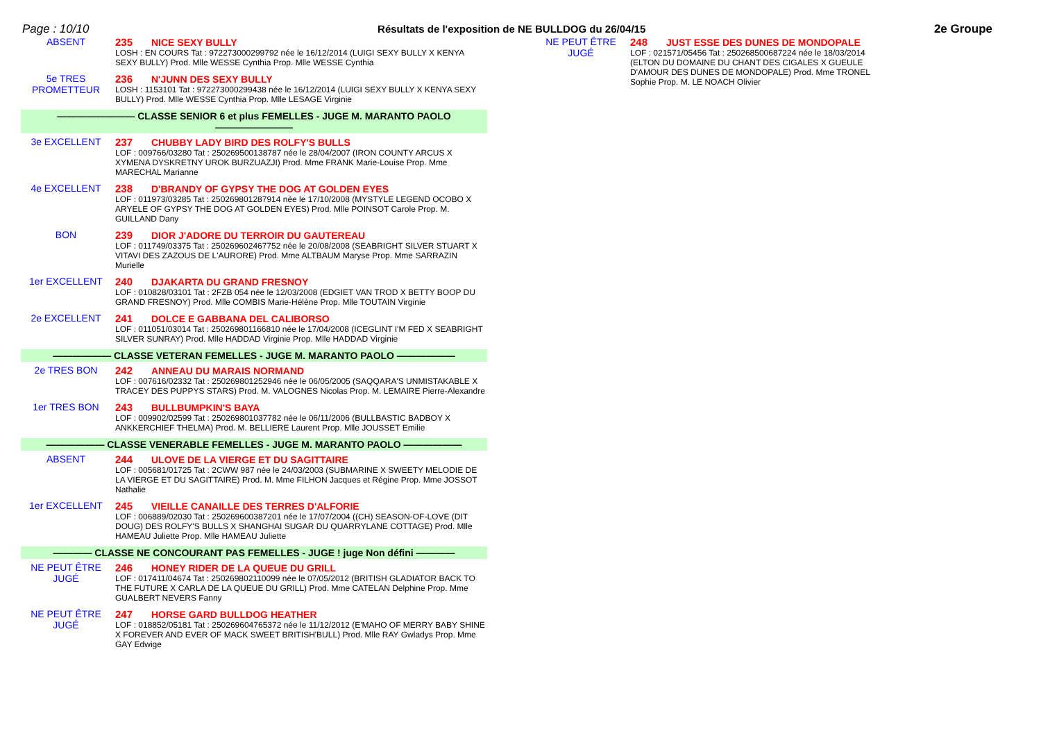Page : 10/10 Résultats de l'exposition de NE BULLDOG du 26/04/15 2e Groupe
ABSENT 235 NICE SEXY BULLY
LOSH : EN COURS Tat : 972273000299792 née le 16/12/2014 (LUIGI SEXY BULLY X KENYA SEXY BULLY) Prod. Mlle WESSE Cynthia Prop. Mlle WESSE Cynthia
5e TRES PROMETTEUR
236 N'JUNN DES SEXY BULLY
LOSH : 1153101 Tat : 972273000299438 née le 16/12/2014 (LUIGI SEXY BULLY X KENYA SEXY BULLY) Prod. Mlle WESSE Cynthia Prop. Mlle LESAGE Virginie
———————— CLASSE SENIOR 6 et plus FEMELLES - JUGE M. MARANTO PAOLO ————————
3e EXCELLENT 237 CHUBBY LADY BIRD DES ROLFY'S BULLS
LOF : 009766/03280 Tat : 250269500138787 née le 28/04/2007 (IRON COUNTY ARCUS X XYMENA DYSKRETNY UROK BURZUAZJI) Prod. Mme FRANK Marie-Louise Prop. Mme MARECHAL Marianne
4e EXCELLENT 238 D'BRANDY OF GYPSY THE DOG AT GOLDEN EYES
LOF : 011973/03285 Tat : 250269801287914 née le 17/10/2008 (MYSTYLE LEGEND OCOBO X ARYELE OF GYPSY THE DOG AT GOLDEN EYES) Prod. Mlle POINSOT Carole Prop. M. GUILLAND Dany
BON 239 DIOR J'ADORE DU TERROIR DU GAUTEREAU
LOF : 011749/03375 Tat : 250269602467752 née le 20/08/2008 (SEABRIGHT SILVER STUART X VITAVI DES ZAZOUS DE L'AURORE) Prod. Mme ALTBAUM Maryse Prop. Mme SARRAZIN Murielle
1er EXCELLENT 240 DJAKARTA DU GRAND FRESNOY
LOF : 010828/03101 Tat : 2FZB 054 née le 12/03/2008 (EDGIET VAN TROD X BETTY BOOP DU GRAND FRESNOY) Prod. Mlle COMBIS Marie-Hélène Prop. Mlle TOUTAIN Virginie
2e EXCELLENT 241 DOLCE E GABBANA DEL CALIBORSO
LOF : 011051/03014 Tat : 250269801166810 née le 17/04/2008 (ICEGLINT I'M FED X SEABRIGHT SILVER SUNRAY) Prod. Mlle HADDAD Virginie Prop. Mlle HADDAD Virginie
—————— CLASSE VETERAN FEMELLES - JUGE M. MARANTO PAOLO ——————
2e TRES BON 242 ANNEAU DU MARAIS NORMAND
LOF : 007616/02332 Tat : 250269801252946 née le 06/05/2005 (SAQQARA'S UNMISTAKABLE X TRACEY DES PUPPYS STARS) Prod. M. VALOGNES Nicolas Prop. M. LEMAIRE Pierre-Alexandre
1er TRES BON 243 BULLBUMPKIN'S BAYA
LOF : 009902/02599 Tat : 250269801037782 née le 06/11/2006 (BULLBASTIC BADBOY X ANKKERCHIEF THELMA) Prod. M. BELLIERE Laurent Prop. Mlle JOUSSET Emilie
—————— CLASSE VENERABLE FEMELLES - JUGE M. MARANTO PAOLO ——————
ABSENT 244 ULOVE DE LA VIERGE ET DU SAGITTAIRE
LOF : 005681/01725 Tat : 2CWW 987 née le 24/03/2003 (SUBMARINE X SWEETY MELODIE DE LA VIERGE ET DU SAGITTAIRE) Prod. M. Mme FILHON Jacques et Régine Prop. Mme JOSSOT Nathalie
1er EXCELLENT 245 VIEILLE CANAILLE DES TERRES D'ALFORIE
LOF : 006889/02030 Tat : 250269600387201 née le 17/07/2004 ((CH) SEASON-OF-LOVE (DIT DOUG) DES ROLFY'S BULLS X SHANGHAI SUGAR DU QUARRYLANE COTTAGE) Prod. Mlle HAMEAU Juliette Prop. Mlle HAMEAU Juliette
———— CLASSE NE CONCOURANT PAS FEMELLES - JUGE ! juge Non défini ————
NE PEUT ÊTRE JUGÉ
246 HONEY RIDER DE LA QUEUE DU GRILL
LOF : 017411/04674 Tat : 250269802110099 née le 07/05/2012 (BRITISH GLADIATOR BACK TO THE FUTURE X CARLA DE LA QUEUE DU GRILL) Prod. Mme CATELAN Delphine Prop. Mme GUALBERT NEVERS Fanny
NE PEUT ÊTRE JUGÉ
247 HORSE GARD BULLDOG HEATHER
LOF : 018852/05181 Tat : 250269604765372 née le 11/12/2012 (E'MAHO OF MERRY BABY SHINE X FOREVER AND EVER OF MACK SWEET BRITISH'BULL) Prod. Mlle RAY Gwladys Prop. Mme GAY Edwige
NE PEUT ÊTRE JUGÉ
248 JUST ESSE DES DUNES DE MONDOPALE
LOF : 021571/05456 Tat : 250268500687224 née le 18/03/2014 (ELTON DU DOMAINE DU CHANT DES CIGALES X GUEULE D'AMOUR DES DUNES DE MONDOPALE) Prod. Mme TRONEL Sophie Prop. M. LE NOACH Olivier